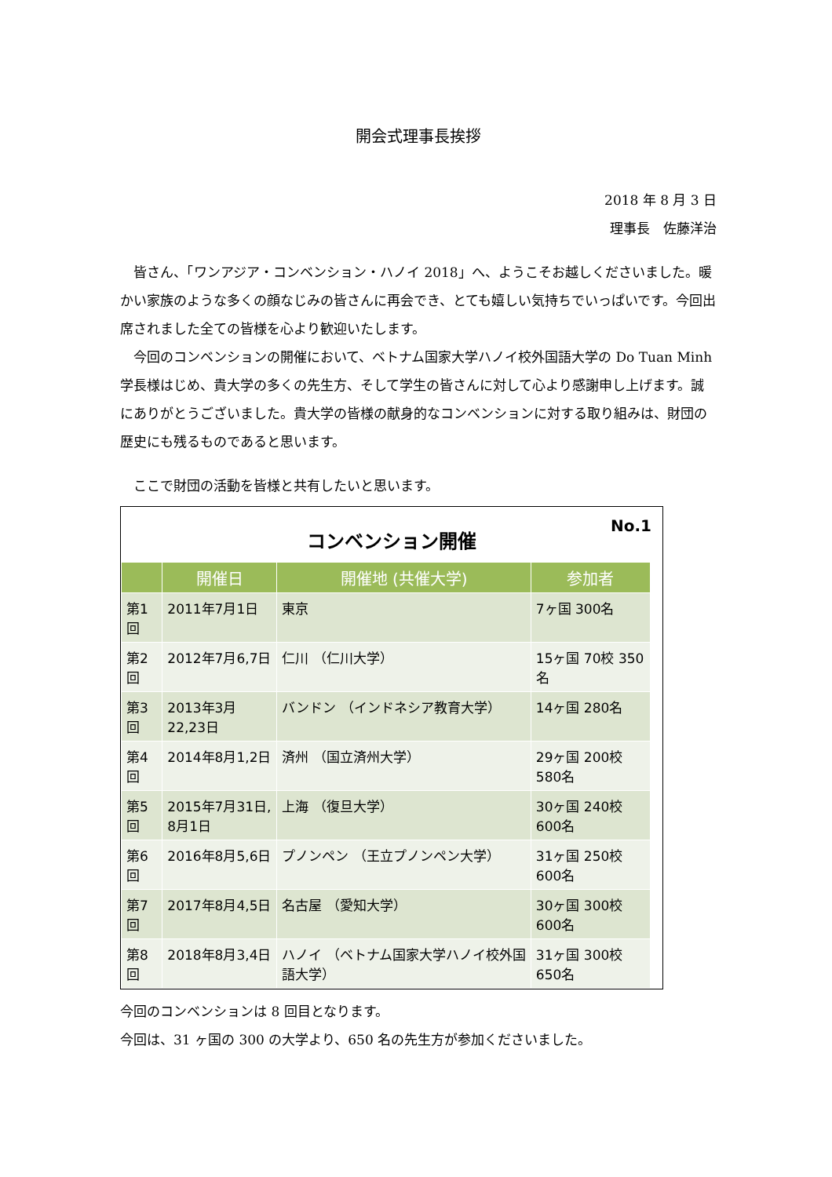開会式理事長挨拶
2018 年 8 月 3 日
理事長　佐藤洋治
　皆さん、「ワンアジア・コンベンション・ハノイ 2018」へ、ようこそお越しくださいました。暖かい家族のような多くの顔なじみの皆さんに再会でき、とても嬉しい気持ちでいっぱいです。今回出席されました全ての皆様を心より歓迎いたします。
　今回のコンベンションの開催において、ベトナム国家大学ハノイ校外国語大学の Do Tuan Minh 学長様はじめ、貴大学の多くの先生方、そして学生の皆さんに対して心より感謝申し上げます。誠にありがとうございました。貴大学の皆様の献身的なコンベンションに対する取り組みは、財団の歴史にも残るものであると思います。
　ここで財団の活動を皆様と共有したいと思います。
コンベンション開催
No.1
| | 開催日 | 開催地 (共催大学) | 参加者 |
| --- | --- | --- | --- |
| 第1回 | 2011年7月1日 | 東京 | 7ヶ国 300名 |
| 第2回 | 2012年7月6,7日 | 仁川 （仁川大学） | 15ヶ国 70校 350名 |
| 第3回 | 2013年3月22,23日 | バンドン （インドネシア教育大学） | 14ヶ国 280名 |
| 第4回 | 2014年8月1,2日 | 済州 （国立済州大学） | 29ヶ国 200校 580名 |
| 第5回 | 2015年7月31日, 8月1日 | 上海 （復旦大学） | 30ヶ国 240校 600名 |
| 第6回 | 2016年8月5,6日 | プノンペン （王立プノンペン大学） | 31ヶ国 250校 600名 |
| 第7回 | 2017年8月4,5日 | 名古屋 （愛知大学） | 30ヶ国 300校 600名 |
| 第8回 | 2018年8月3,4日 | ハノイ （ベトナム国家大学ハノイ校外国語大学） | 31ヶ国 300校 650名 |
今回のコンベンションは 8 回目となります。
今回は、31 ヶ国の 300 の大学より、650 名の先生方が参加くださいました。